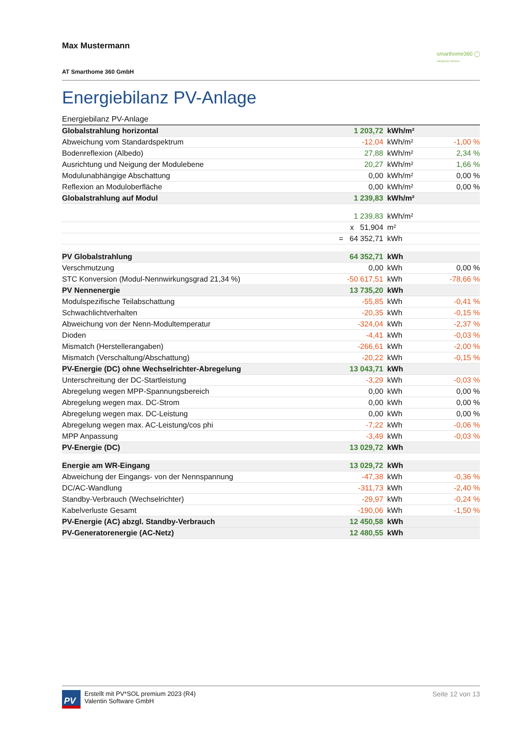Max Mustermann
AT Smarthome 360 GmbH
smarthome360 ◯
Intelligentes Wohnen
Energiebilanz PV-Anlage
Energiebilanz PV-Anlage
| Globalstrahlung horizontal | 1 203,72 | kWh/m² | |
| Abweichung vom Standardspektrum | -12,04 | kWh/m² | -1,00 % |
| Bodenreflexion (Albedo) | 27,88 | kWh/m² | 2,34 % |
| Ausrichtung und Neigung der Modulebene | 20,27 | kWh/m² | 1,66 % |
| Modulunabhängige Abschattung | 0,00 | kWh/m² | 0,00 % |
| Reflexion an Moduloberfläche | 0,00 | kWh/m² | 0,00 % |
| Globalstrahlung auf Modul | 1 239,83 | kWh/m² | |
| | 1 239,83 | kWh/m² | |
| | x 51,904 | m² | |
| | = 64 352,71 | kWh | |
| PV Globalstrahlung | 64 352,71 | kWh | |
| Verschmutzung | 0,00 | kWh | 0,00 % |
| STC Konversion (Modul-Nennwirkungsgrad 21,34 %) | -50 617,51 | kWh | -78,66 % |
| PV Nennenergie | 13 735,20 | kWh | |
| Modulspezifische Teilabschattung | -55,85 | kWh | -0,41 % |
| Schwachlichtverhalten | -20,35 | kWh | -0,15 % |
| Abweichung von der Nenn-Modultemperatur | -324,04 | kWh | -2,37 % |
| Dioden | -4,41 | kWh | -0,03 % |
| Mismatch (Herstellerangaben) | -266,61 | kWh | -2,00 % |
| Mismatch (Verschaltung/Abschattung) | -20,22 | kWh | -0,15 % |
| PV-Energie (DC) ohne Wechselrichter-Abregelung | 13 043,71 | kWh | |
| Unterschreitung der DC-Startleistung | -3,29 | kWh | -0,03 % |
| Abregelung wegen MPP-Spannungsbereich | 0,00 | kWh | 0,00 % |
| Abregelung wegen max. DC-Strom | 0,00 | kWh | 0,00 % |
| Abregelung wegen max. DC-Leistung | 0,00 | kWh | 0,00 % |
| Abregelung wegen max. AC-Leistung/cos phi | -7,22 | kWh | -0,06 % |
| MPP Anpassung | -3,49 | kWh | -0,03 % |
| PV-Energie (DC) | 13 029,72 | kWh | |
| Energie am WR-Eingang | 13 029,72 | kWh | |
| Abweichung der Eingangs- von der Nennspannung | -47,38 | kWh | -0,36 % |
| DC/AC-Wandlung | -311,73 | kWh | -2,40 % |
| Standby-Verbrauch (Wechselrichter) | -29,97 | kWh | -0,24 % |
| Kabelverluste Gesamt | -190,06 | kWh | -1,50 % |
| PV-Energie (AC) abzgl. Standby-Verbrauch | 12 450,58 | kWh | |
| PV-Generatorenergie (AC-Netz) | 12 480,55 | kWh | |
PV
Erstellt mit PV*SOL premium 2023 (R4)
Valentin Software GmbH
Seite 12 von 13